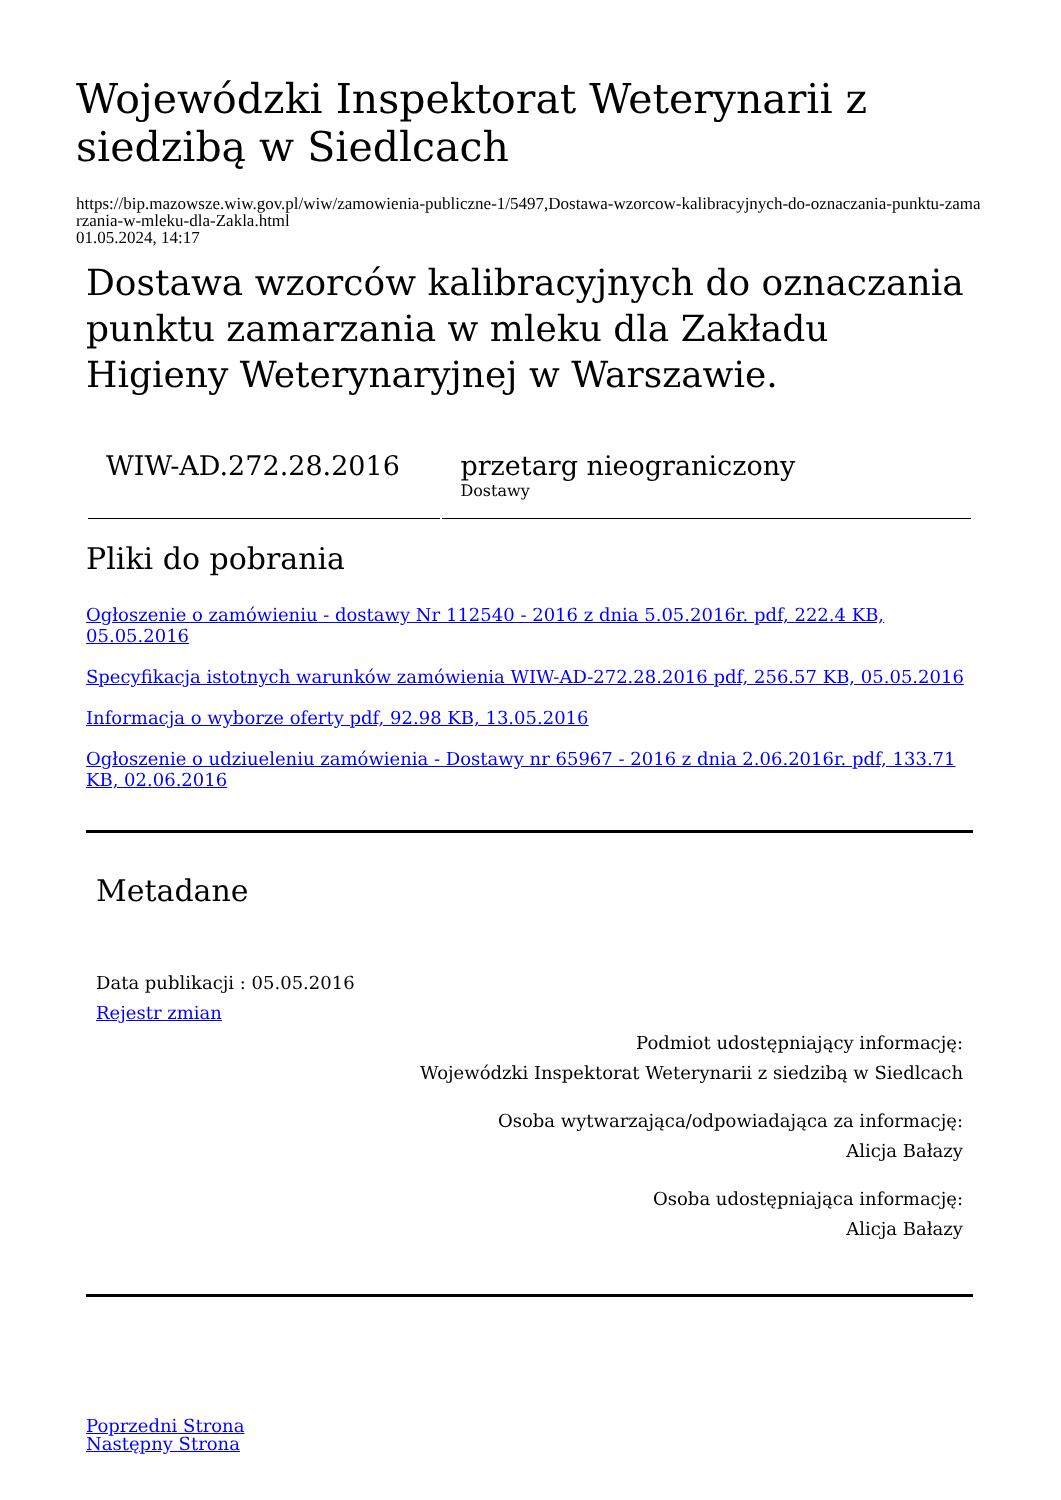Wojewódzki Inspektorat Weterynarii z siedzibą w Siedlcach
https://bip.mazowsze.wiw.gov.pl/wiw/zamowienia-publiczne-1/5497,Dostawa-wzorcow-kalibracyjnych-do-oznaczania-punktu-zamarzania-w-mleku-dla-Zakla.html
01.05.2024, 14:17
Dostawa wzorców kalibracyjnych do oznaczania punktu zamarzania w mleku dla Zakładu Higieny Weterynaryjnej w Warszawie.
| WIW-AD.272.28.2016 | przetarg nieograniczony Dostawy |
Pliki do pobrania
Ogłoszenie o zamówieniu - dostawy Nr 112540 - 2016 z dnia 5.05.2016r. pdf, 222.4 KB, 05.05.2016
Specyfikacja istotnych warunków zamówienia WIW-AD-272.28.2016 pdf, 256.57 KB, 05.05.2016
Informacja o wyborze oferty pdf, 92.98 KB, 13.05.2016
Ogłoszenie o udziueleniu zamówienia - Dostawy nr 65967 - 2016 z dnia 2.06.2016r. pdf, 133.71 KB, 02.06.2016
Metadane
Data publikacji : 05.05.2016
Rejestr zmian
Podmiot udostępniający informację:
Wojewódzki Inspektorat Weterynarii z siedzibą w Siedlcach
Osoba wytwarzająca/odpowiadająca za informację:
Alicja Bałazy
Osoba udostępniająca informację:
Alicja Bałazy
Poprzedni Strona
Następny Strona